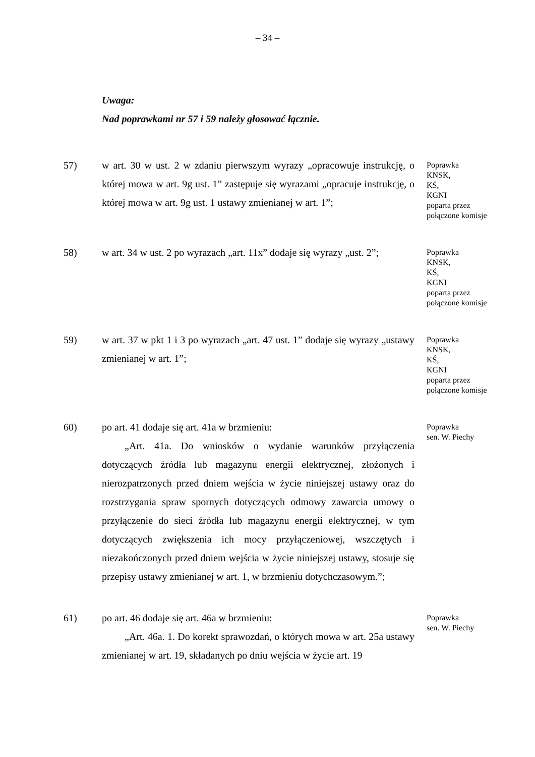– 34 –
Uwaga:
Nad poprawkami nr 57 i 59 należy głosować łącznie.
57) w art. 30 w ust. 2 w zdaniu pierwszym wyrazy „opracowuje instrukcję, o której mowa w art. 9g ust. 1” zastępuje się wyrazami „opracuje instrukcję, o której mowa w art. 9g ust. 1 ustawy zmienianej w art. 1”;
Poprawka
KNSK,
KŚ,
KGNI
poparta przez
połączone komisje
58) w art. 34 w ust. 2 po wyrazach „art. 11x” dodaje się wyrazy „ust. 2”;
Poprawka
KNSK,
KŚ,
KGNI
poparta przez
połączone komisje
59) w art. 37 w pkt 1 i 3 po wyrazach „art. 47 ust. 1” dodaje się wyrazy „ustawy zmienianej w art. 1”;
Poprawka
KNSK,
KŚ,
KGNI
poparta przez
połączone komisje
60) po art. 41 dodaje się art. 41a w brzmieniu:
„Art. 41a. Do wniosków o wydanie warunków przyłączenia dotyczących źródła lub magazynu energii elektrycznej, złożonych i nierozpatrzonych przed dniem wejścia w życie niniejszej ustawy oraz do rozstrzygania spraw spornych dotyczących odmowy zawarcia umowy o przyłączenie do sieci źródła lub magazynu energii elektrycznej, w tym dotyczących zwiększenia ich mocy przyłączeniowej, wszczętych i niezakończonych przed dniem wejścia w życie niniejszej ustawy, stosuje się przepisy ustawy zmienianej w art. 1, w brzmieniu dotychczasowym.”;
Poprawka
sen. W. Piechy
61) po art. 46 dodaje się art. 46a w brzmieniu:
„Art. 46a. 1. Do korekt sprawozdań, o których mowa w art. 25a ustawy zmienianej w art. 19, składanych po dniu wejścia w życie art. 19
Poprawka
sen. W. Piechy